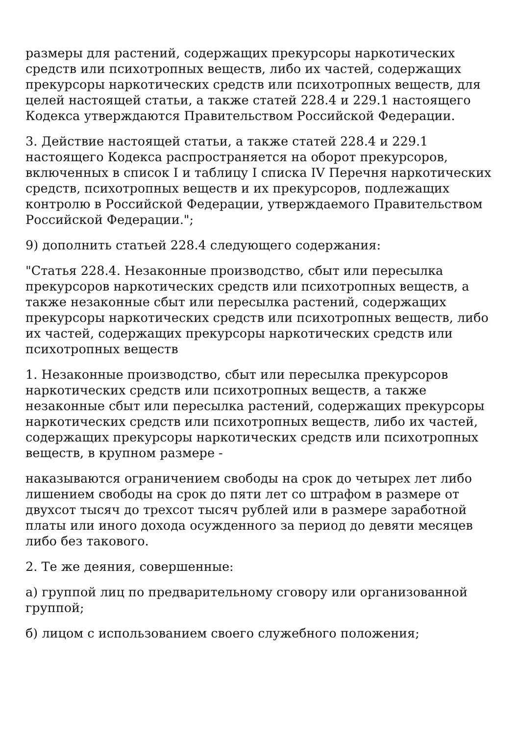размеры для растений, содержащих прекурсоры наркотических средств или психотропных веществ, либо их частей, содержащих прекурсоры наркотических средств или психотропных веществ, для целей настоящей статьи, а также статей 228.4 и 229.1 настоящего Кодекса утверждаются Правительством Российской Федерации.
3. Действие настоящей статьи, а также статей 228.4 и 229.1 настоящего Кодекса распространяется на оборот прекурсоров, включенных в список I и таблицу I списка IV Перечня наркотических средств, психотропных веществ и их прекурсоров, подлежащих контролю в Российской Федерации, утверждаемого Правительством Российской Федерации.";
9) дополнить статьей 228.4 следующего содержания:
"Статья 228.4. Незаконные производство, сбыт или пересылка прекурсоров наркотических средств или психотропных веществ, а также незаконные сбыт или пересылка растений, содержащих прекурсоры наркотических средств или психотропных веществ, либо их частей, содержащих прекурсоры наркотических средств или психотропных веществ
1. Незаконные производство, сбыт или пересылка прекурсоров наркотических средств или психотропных веществ, а также незаконные сбыт или пересылка растений, содержащих прекурсоры наркотических средств или психотропных веществ, либо их частей, содержащих прекурсоры наркотических средств или психотропных веществ, в крупном размере -
наказываются ограничением свободы на срок до четырех лет либо лишением свободы на срок до пяти лет со штрафом в размере от двухсот тысяч до трехсот тысяч рублей или в размере заработной платы или иного дохода осужденного за период до девяти месяцев либо без такового.
2. Те же деяния, совершенные:
а) группой лиц по предварительному сговору или организованной группой;
б) лицом с использованием своего служебного положения;